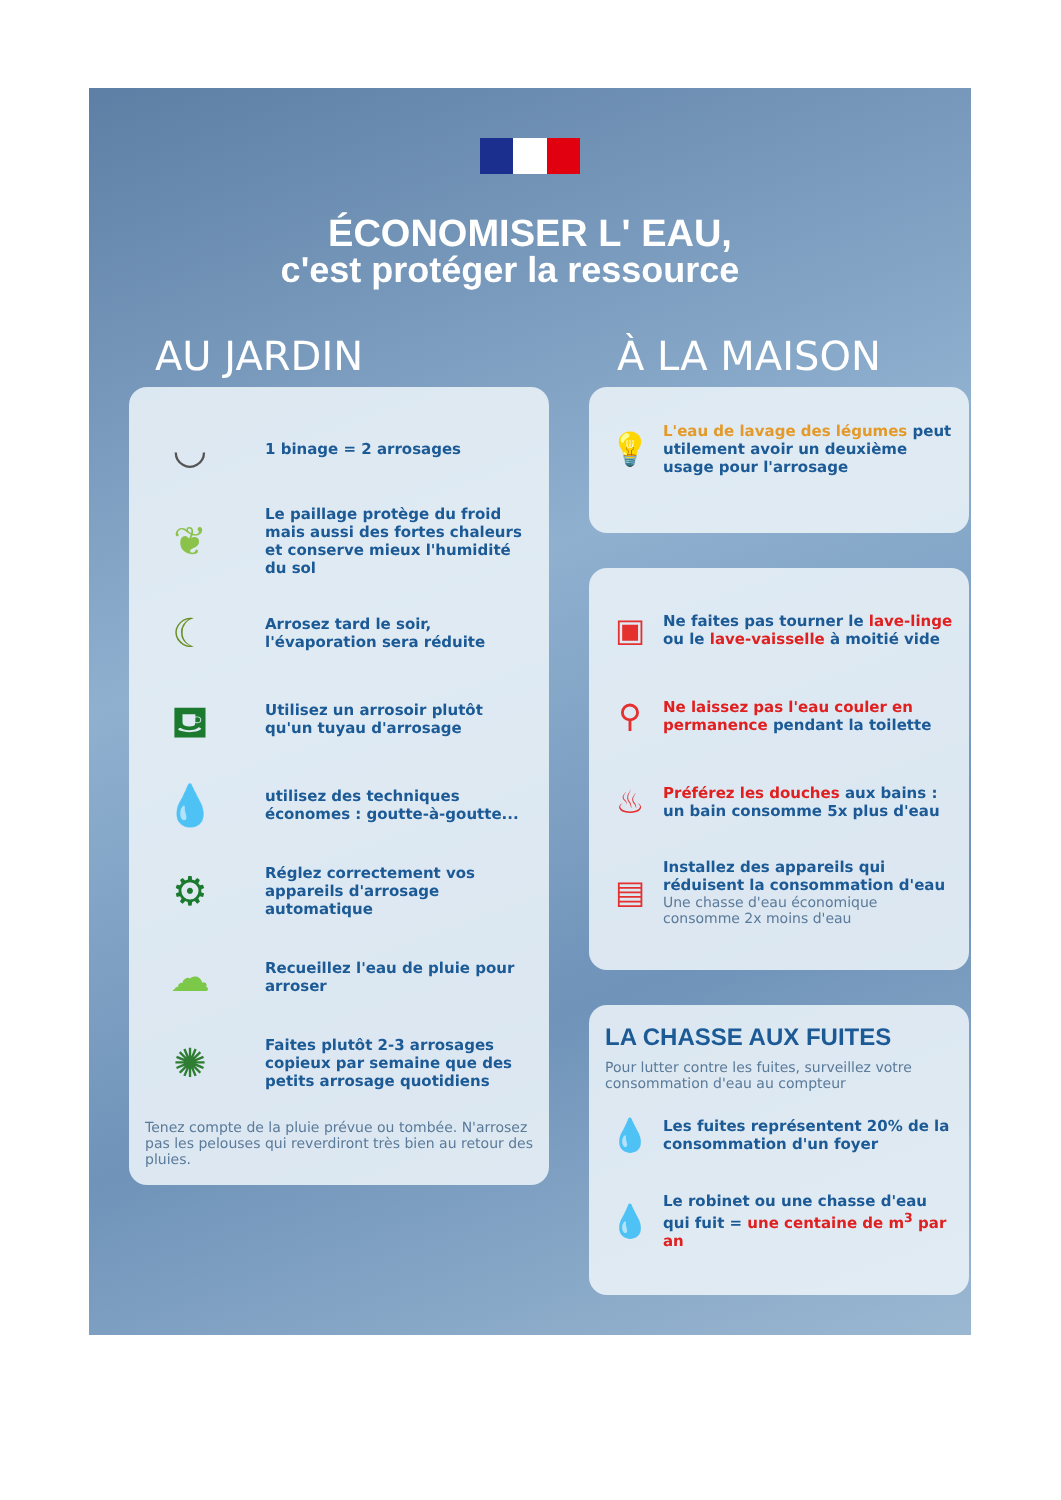ÉCONOMISER L' EAU,
c'est protéger la ressource
AU JARDIN
◡
1 binage = 2 arrosages
❦
Le paillage protège du froid mais aussi des fortes chaleurs et conserve mieux l'humidité du sol
☾
Arrosez tard le soir, l'évaporation sera réduite
⛾
Utilisez un arrosoir plutôt qu'un tuyau d'arrosage
💧
utilisez des techniques économes : goutte-à-goutte...
⚙
Réglez correctement vos appareils d'arrosage automatique
☁
Recueillez l'eau de pluie pour arroser
✺
Faites plutôt 2-3 arrosages copieux par semaine que des petits arrosage quotidiens
Tenez compte de la pluie prévue ou tombée. N'arrosez pas les pelouses qui reverdiront très bien au retour des pluies.
À LA MAISON
💡
L'eau de lavage des légumes peut utilement avoir un deuxième usage pour l'arrosage
▣
Ne faites pas tourner le lave-linge ou le lave-vaisselle à moitié vide
⚲
Ne laissez pas l'eau couler en permanence pendant la toilette
♨
Préférez les douches aux bains : un bain consomme 5x plus d'eau
▤
Installez des appareils qui réduisent la consommation d'eau
Une chasse d'eau économique consomme 2x moins d'eau
LA CHASSE AUX FUITES
Pour lutter contre les fuites, surveillez votre consommation d'eau au compteur
💧
Les fuites représentent 20% de la consommation d'un foyer
💧
Le robinet ou une chasse d'eau qui fuit = une centaine de m<sup>3</sup> par an